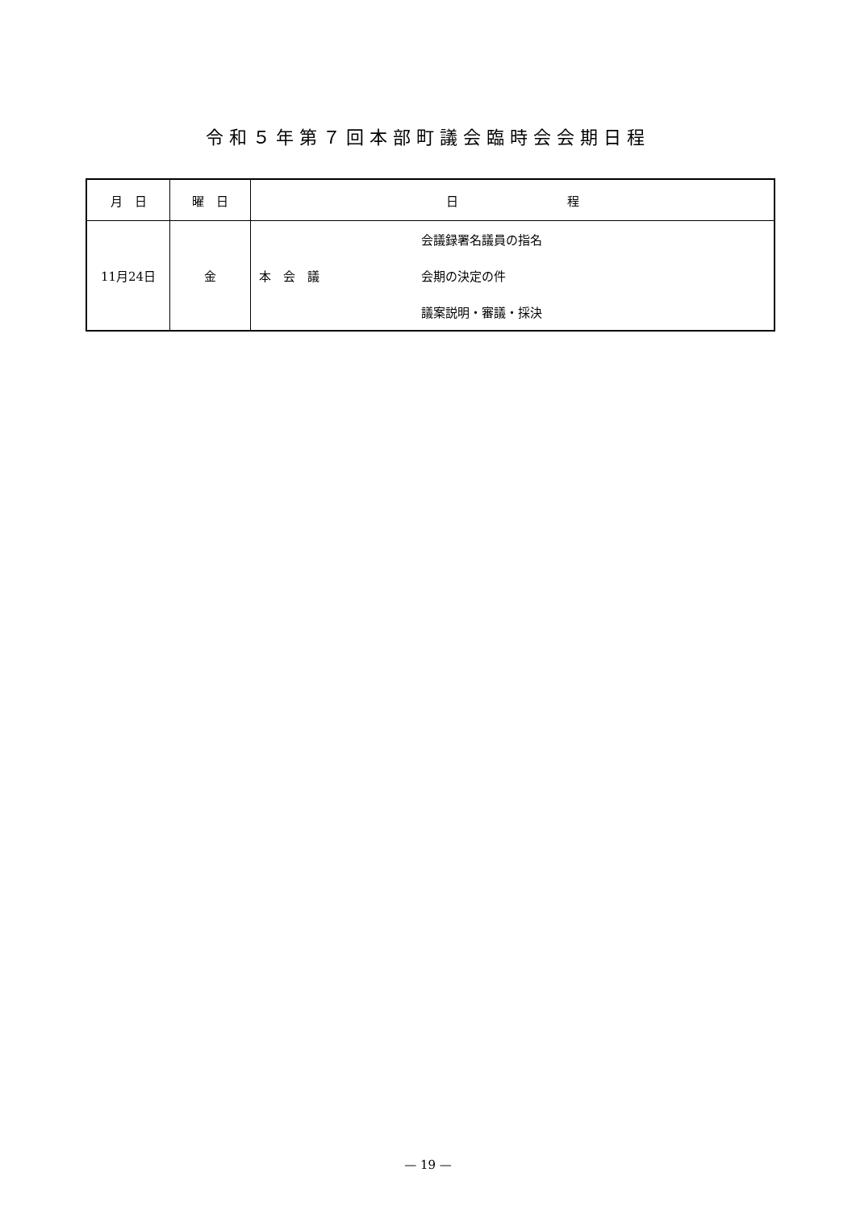令和５年第７回本部町議会臨時会会期日程
| 月 日 | 曜 日 | 日 程 | |
| --- | --- | --- | --- |
| 11月24日 | 金 | 本 会 議 | 会議録署名議員の指名 会期の決定の件 議案説明・審議・採決 |
— 19 —